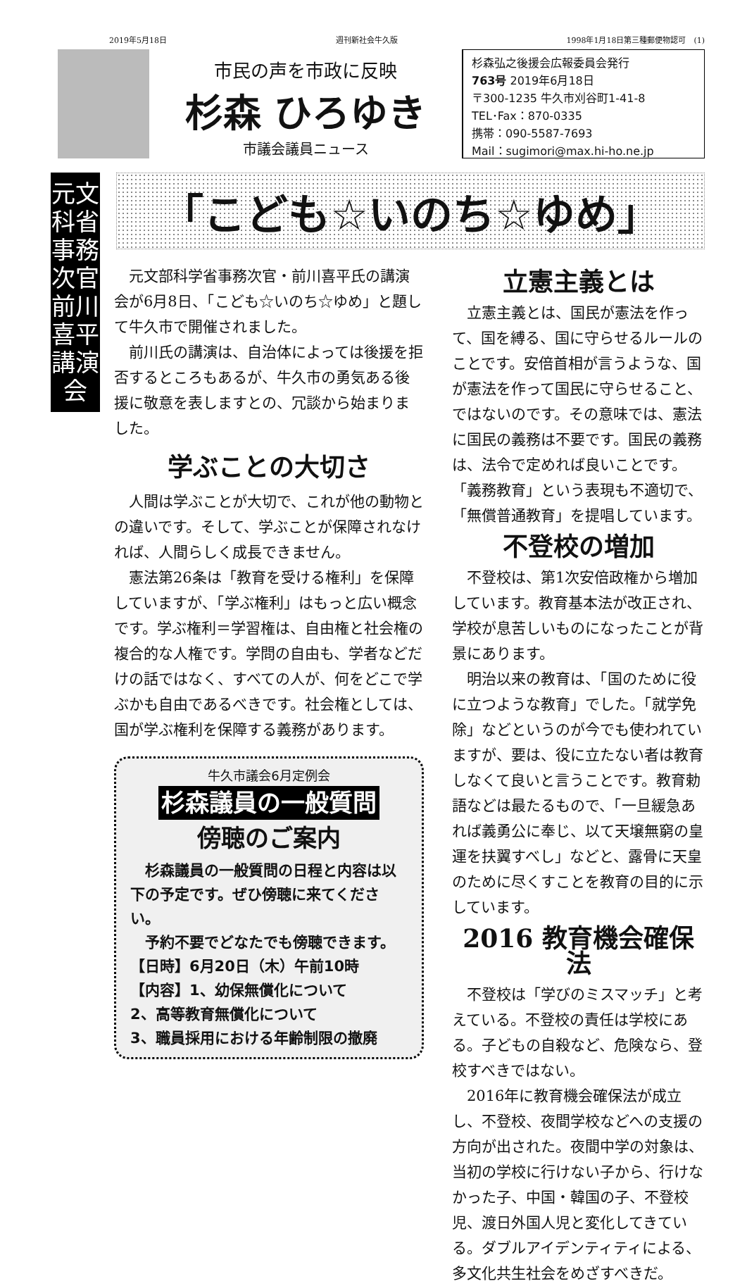2019年5月18日 週刊新社会牛久版 1998年1月18日第三種郵便物認可　(1)
市民の声を市政に反映
杉森 ひろゆき
市議会議員ニュース
杉森弘之後援会広報委員会発行
763号 2019年6月18日
〒300-1235 牛久市刈谷町1-41-8
TEL･Fax：870-0335
携帯：090-5587-7693
Mail：sugimori@max.hi-ho.ne.jp
元文科省
事務次官
前川喜平講演会
「こども☆いのち☆ゆめ」
元文部科学省事務次官・前川喜平氏の講演会が6月8日、「こども☆いのち☆ゆめ」と題して牛久市で開催されました。
前川氏の講演は、自治体によっては後援を拒否するところもあるが、牛久市の勇気ある後援に敬意を表しますとの、冗談から始まりました。
学ぶことの大切さ
人間は学ぶことが大切で、これが他の動物との違いです。そして、学ぶことが保障されなければ、人間らしく成長できません。
憲法第26条は「教育を受ける権利」を保障していますが、「学ぶ権利」はもっと広い概念です。学ぶ権利＝学習権は、自由権と社会権の複合的な人権です。学問の自由も、学者などだけの話ではなく、すべての人が、何をどこで学ぶかも自由であるべきです。社会権としては、国が学ぶ権利を保障する義務があります。
牛久市議会6月定例会
杉森議員の一般質問
傍聴のご案内
　杉森議員の一般質問の日程と内容は以下の予定です。ぜひ傍聴に来てください。
　予約不要でどなたでも傍聴できます。
【日時】6月20日（木）午前10時
【内容】1、幼保無償化について
2、高等教育無償化について
3、職員採用における年齢制限の撤廃
立憲主義とは
立憲主義とは、国民が憲法を作って、国を縛る、国に守らせるルールのことです。安倍首相が言うような、国が憲法を作って国民に守らせること、ではないのです。その意味では、憲法に国民の義務は不要です。国民の義務は、法令で定めれば良いことです。「義務教育」という表現も不適切で、「無償普通教育」を提唱しています。
不登校の増加
不登校は、第1次安倍政権から増加しています。教育基本法が改正され、学校が息苦しいものになったことが背景にあります。
明治以来の教育は、「国のために役に立つような教育」でした。「就学免除」などというのが今でも使われていますが、要は、役に立たない者は教育しなくて良いと言うことです。教育勅語などは最たるもので、「一旦緩急あれば義勇公に奉じ、以て天壌無窮の皇運を扶翼すべし」などと、露骨に天皇のために尽くすことを教育の目的に示しています。
2016 教育機会確保法
不登校は「学びのミスマッチ」と考えている。不登校の責任は学校にある。子どもの自殺など、危険なら、登校すべきではない。
2016年に教育機会確保法が成立し、不登校、夜間学校などへの支援の方向が出された。夜間中学の対象は、当初の学校に行けない子から、行けなかった子、中国・韓国の子、不登校児、渡日外国人児と変化してきている。ダブルアイデンティティによる、多文化共生社会をめざすべきだ。